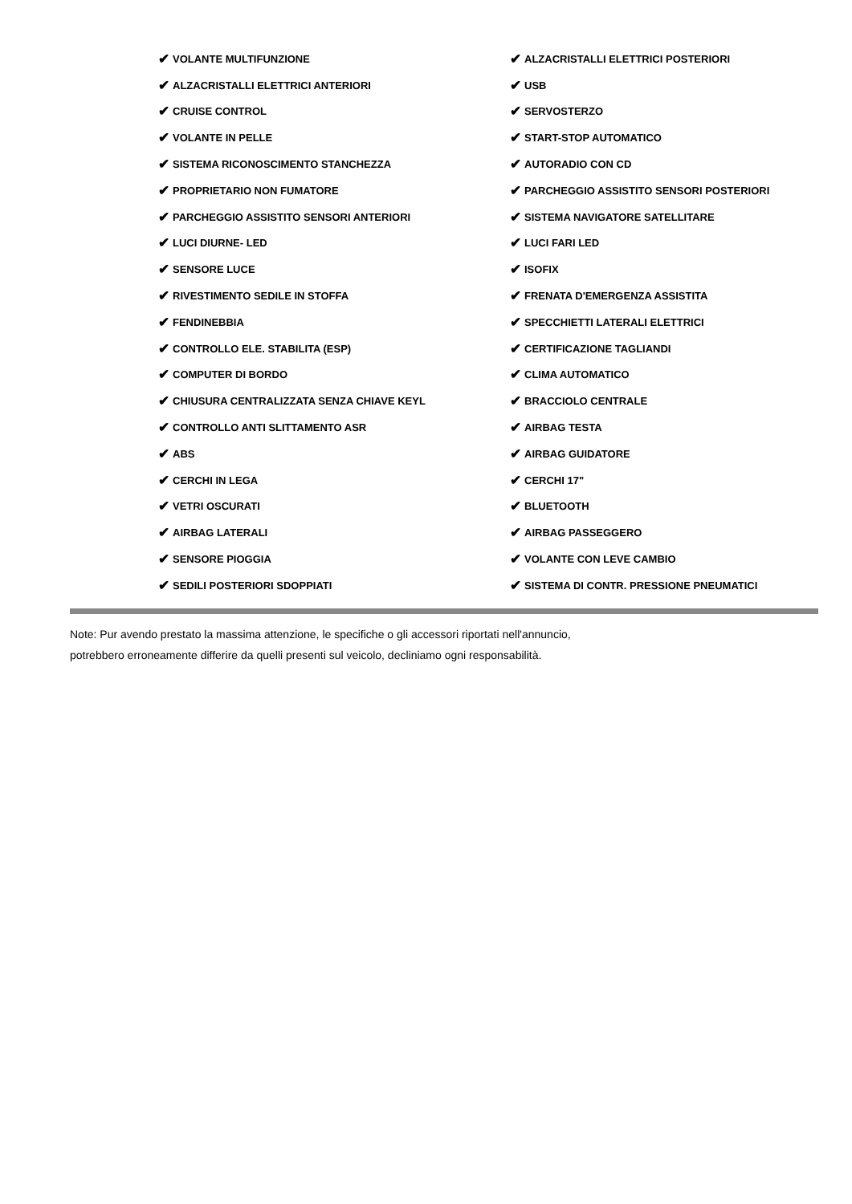✔ VOLANTE MULTIFUNZIONE
✔ ALZACRISTALLI ELETTRICI POSTERIORI
✔ ALZACRISTALLI ELETTRICI ANTERIORI
✔ USB
✔ CRUISE CONTROL
✔ SERVOSTERZO
✔ VOLANTE IN PELLE
✔ START-STOP AUTOMATICO
✔ SISTEMA RICONOSCIMENTO STANCHEZZA
✔ AUTORADIO CON CD
✔ PROPRIETARIO NON FUMATORE
✔ PARCHEGGIO ASSISTITO SENSORI POSTERIORI
✔ PARCHEGGIO ASSISTITO SENSORI ANTERIORI
✔ SISTEMA NAVIGATORE SATELLITARE
✔ LUCI DIURNE- LED
✔ LUCI FARI LED
✔ SENSORE LUCE
✔ ISOFIX
✔ RIVESTIMENTO SEDILE IN STOFFA
✔ FRENATA D'EMERGENZA ASSISTITA
✔ FENDINEBBIA
✔ SPECCHIETTI LATERALI ELETTRICI
✔ CONTROLLO ELE. STABILITA (ESP)
✔ CERTIFICAZIONE TAGLIANDI
✔ COMPUTER DI BORDO
✔ CLIMA AUTOMATICO
✔ CHIUSURA CENTRALIZZATA SENZA CHIAVE KEYL
✔ BRACCIOLO CENTRALE
✔ CONTROLLO ANTI SLITTAMENTO ASR
✔ AIRBAG TESTA
✔ ABS
✔ AIRBAG GUIDATORE
✔ CERCHI IN LEGA
✔ CERCHI 17"
✔ VETRI OSCURATI
✔ BLUETOOTH
✔ AIRBAG LATERALI
✔ AIRBAG PASSEGGERO
✔ SENSORE PIOGGIA
✔ VOLANTE CON LEVE CAMBIO
✔ SEDILI POSTERIORI SDOPPIATI
✔ SISTEMA DI CONTR. PRESSIONE PNEUMATICI
Note: Pur avendo prestato la massima attenzione, le specifiche o gli accessori riportati nell'annuncio,
potrebbero erroneamente differire da quelli presenti sul veicolo, decliniamo ogni responsabilità.